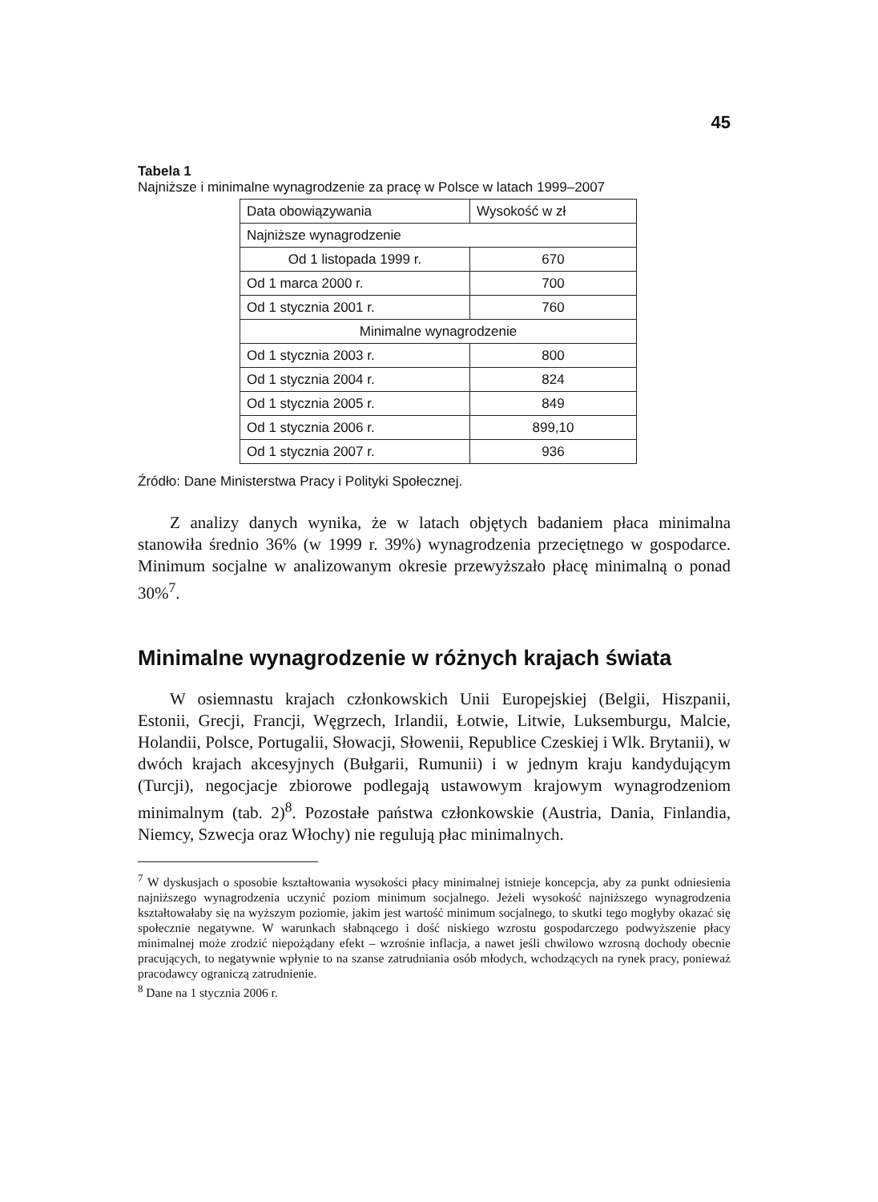45
Tabela 1
Najniższe i minimalne wynagrodzenie za pracę w Polsce w latach 1999–2007
| Data obowiązywania | Wysokość w zł |
| Najniższe wynagrodzenie | |
| Od 1 listopada 1999 r. | 670 |
| Od 1 marca 2000 r. | 700 |
| Od 1 stycznia 2001 r. | 760 |
| Minimalne wynagrodzenie | |
| Od 1 stycznia 2003 r. | 800 |
| Od 1 stycznia 2004 r. | 824 |
| Od 1 stycznia 2005 r. | 849 |
| Od 1 stycznia 2006 r. | 899,10 |
| Od 1 stycznia 2007 r. | 936 |
Źródło: Dane Ministerstwa Pracy i Polityki Społecznej.
Z analizy danych wynika, że w latach objętych badaniem płaca minimalna stanowiła średnio 36% (w 1999 r. 39%) wynagrodzenia przeciętnego w gospodarce. Minimum socjalne w analizowanym okresie przewyższało płacę minimalną o ponad 30%<sup>7</sup>.
Minimalne wynagrodzenie w różnych krajach świata
W osiemnastu krajach członkowskich Unii Europejskiej (Belgii, Hiszpanii, Estonii, Grecji, Francji, Węgrzech, Irlandii, Łotwie, Litwie, Luksemburgu, Malcie, Holandii, Polsce, Portugalii, Słowacji, Słowenii, Republice Czeskiej i Wlk. Brytanii), w dwóch krajach akcesyjnych (Bułgarii, Rumunii) i w jednym kraju kandydującym (Turcji), negocjacje zbiorowe podlegają ustawowym krajowym wynagrodzeniom minimalnym (tab. 2)<sup>8</sup>. Pozostałe państwa członkowskie (Austria, Dania, Finlandia, Niemcy, Szwecja oraz Włochy) nie regulują płac minimalnych.
<sup>7</sup> W dyskusjach o sposobie kształtowania wysokości płacy minimalnej istnieje koncepcja, aby za punkt odniesienia najniższego wynagrodzenia uczynić poziom minimum socjalnego. Jeżeli wysokość najniższego wynagrodzenia kształtowałaby się na wyższym poziomie, jakim jest wartość minimum socjalnego, to skutki tego mogłyby okazać się społecznie negatywne. W warunkach słabnącego i dość niskiego wzrostu gospodarczego podwyższenie płacy minimalnej może zrodzić niepożądany efekt – wzrośnie inflacja, a nawet jeśli chwilowo wzrosną dochody obecnie pracujących, to negatywnie wpłynie to na szanse zatrudniania osób młodych, wchodzących na rynek pracy, ponieważ pracodawcy ograniczą zatrudnienie.
<sup>8</sup> Dane na 1 stycznia 2006 r.